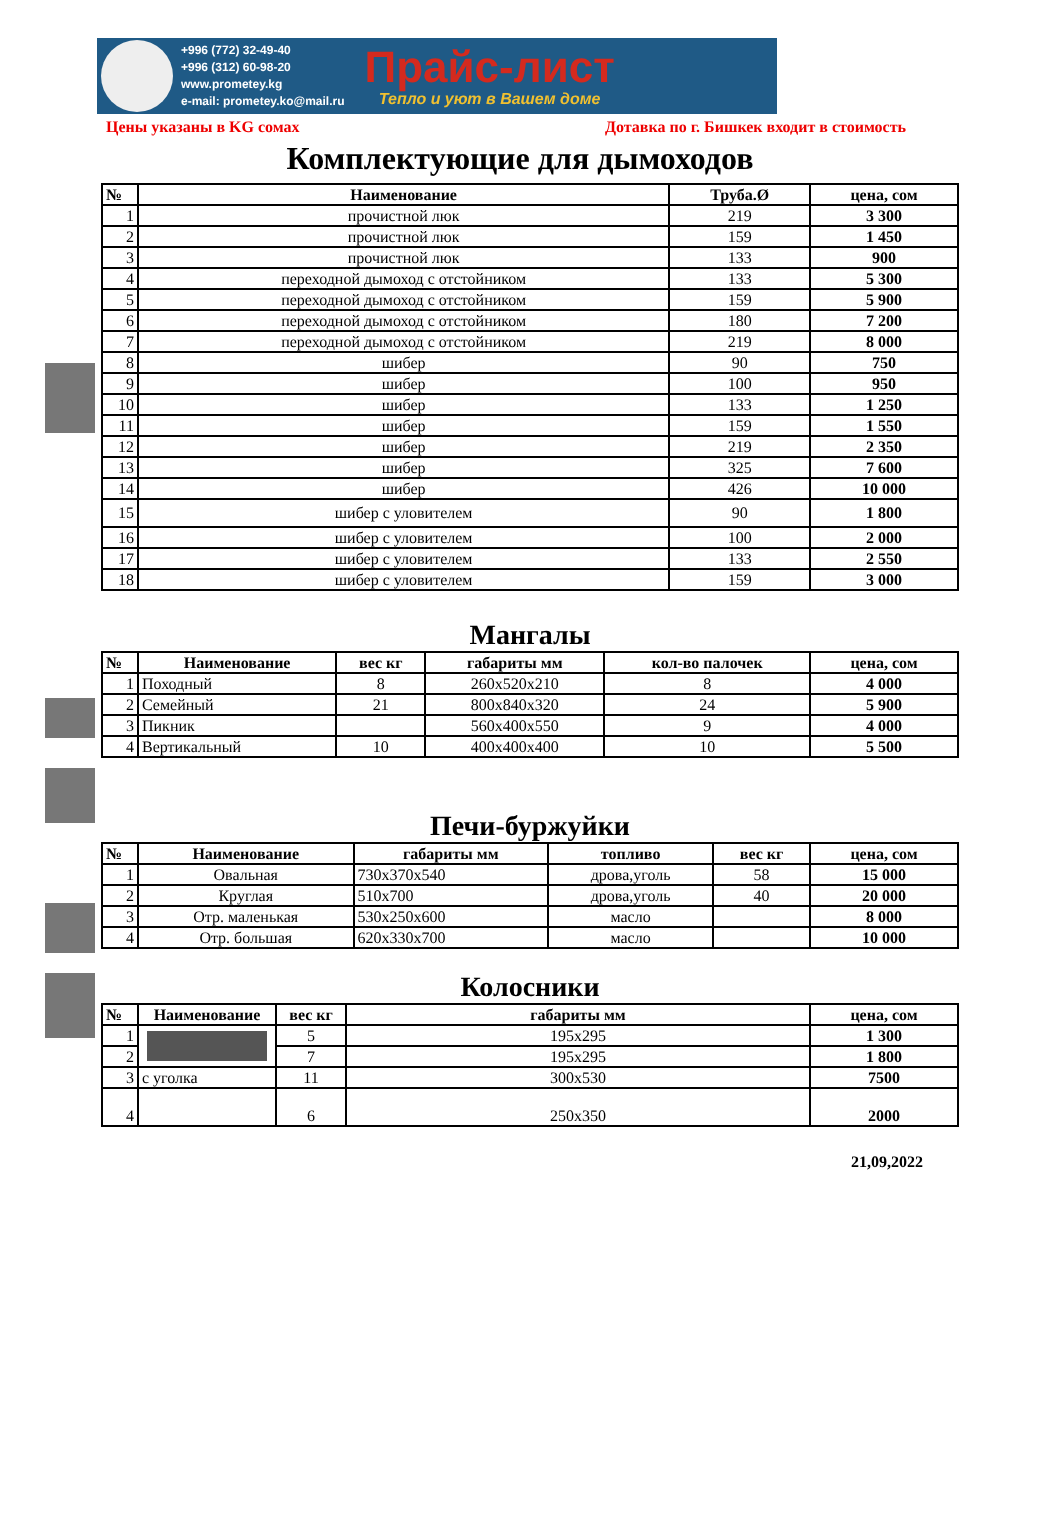+996 (772) 32-49-40
+996 (312) 60-98-20
www.prometey.kg
e-mail: prometey.ko@mail.ru
Прайс-лист
Тепло и уют в Вашем доме
Цены указаны в KG сомах Дотавка по г. Бишкек входит в стоимость
Комплектующие для дымоходов
| № | Наименование | Труба.Ø | цена, сом |
| --- | --- | --- | --- |
| 1 | прочистной люк | 219 | 3 300 |
| 2 | прочистной люк | 159 | 1 450 |
| 3 | прочистной люк | 133 | 900 |
| 4 | переходной дымоход с отстойником | 133 | 5 300 |
| 5 | переходной дымоход с отстойником | 159 | 5 900 |
| 6 | переходной дымоход с отстойником | 180 | 7 200 |
| 7 | переходной дымоход с отстойником | 219 | 8 000 |
| 8 | шибер | 90 | 750 |
| 9 | шибер | 100 | 950 |
| 10 | шибер | 133 | 1 250 |
| 11 | шибер | 159 | 1 550 |
| 12 | шибер | 219 | 2 350 |
| 13 | шибер | 325 | 7 600 |
| 14 | шибер | 426 | 10 000 |
| 15 | шибер с уловителем | 90 | 1 800 |
| 16 | шибер с уловителем | 100 | 2 000 |
| 17 | шибер с уловителем | 133 | 2 550 |
| 18 | шибер с уловителем | 159 | 3 000 |
Мангалы
| № | Наименование | вес кг | габариты мм | кол-во палочек | цена, сом |
| --- | --- | --- | --- | --- | --- |
| 1 | Походный | 8 | 260x520x210 | 8 | 4 000 |
| 2 | Семейный | 21 | 800x840x320 | 24 | 5 900 |
| 3 | Пикник | | 560x400x550 | 9 | 4 000 |
| 4 | Вертикальный | 10 | 400x400x400 | 10 | 5 500 |
Печи-буржуйки
| № | Наименование | габариты мм | топливо | вес кг | цена, сом |
| --- | --- | --- | --- | --- | --- |
| 1 | Овальная | 730x370x540 | дрова,уголь | 58 | 15 000 |
| 2 | Круглая | 510x700 | дрова,уголь | 40 | 20 000 |
| 3 | Отр. маленькая | 530x250x600 | масло | | 8 000 |
| 4 | Отр. большая | 620x330x700 | масло | | 10 000 |
Колосники
| № | Наименование | вес кг | габариты мм | цена, сом |
| --- | --- | --- | --- | --- |
| 1 | | 5 | 195x295 | 1 300 |
| 2 | | 7 | 195x295 | 1 800 |
| 3 | с уголка | 11 | 300x530 | 7500 |
| 4 | | 6 | 250x350 | 2000 |
21,09,2022